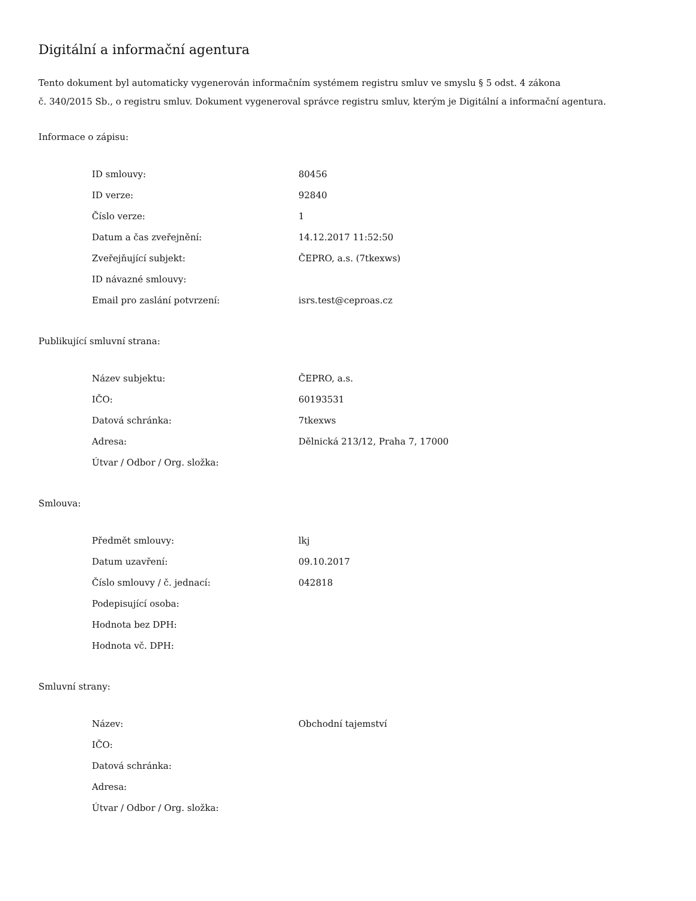Digitální a informační agentura
Tento dokument byl automaticky vygenerován informačním systémem registru smluv ve smyslu § 5 odst. 4 zákona
č. 340/2015 Sb., o registru smluv. Dokument vygeneroval správce registru smluv, kterým je Digitální a informační agentura.
Informace o zápisu:
| ID smlouvy: | 80456 |
| ID verze: | 92840 |
| Číslo verze: | 1 |
| Datum a čas zveřejnění: | 14.12.2017 11:52:50 |
| Zveřejňující subjekt: | ČEPRO, a.s. (7tkexws) |
| ID návazné smlouvy: | |
| Email pro zaslání potvrzení: | isrs.test@ceproas.cz |
Publikující smluvní strana:
| Název subjektu: | ČEPRO, a.s. |
| IČO: | 60193531 |
| Datová schránka: | 7tkexws |
| Adresa: | Dělnická 213/12, Praha 7, 17000 |
| Útvar / Odbor / Org. složka: | |
Smlouva:
| Předmět smlouvy: | lkj |
| Datum uzavření: | 09.10.2017 |
| Číslo smlouvy / č. jednací: | 042818 |
| Podepisující osoba: | |
| Hodnota bez DPH: | |
| Hodnota vč. DPH: | |
Smluvní strany:
| Název: | Obchodní tajemství |
| IČO: | |
| Datová schránka: | |
| Adresa: | |
| Útvar / Odbor / Org. složka: | |